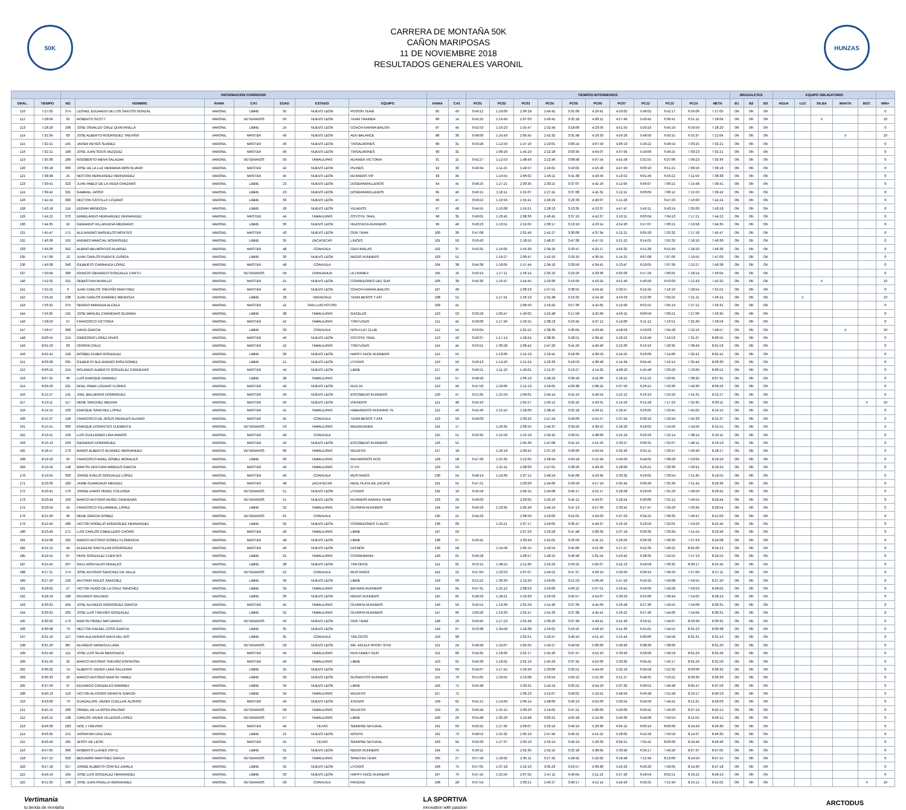50K
CARRERA DE MONTAÑA 50K
CAÑON MARIPOSAS
11 DE NOVIEMBRE 2018
RESULTADOS GENERALES VARONIL
HUNZAS
| | | INFORMACION CORREDOR | | | | | | | | | TIEMPOS INTERMEDIOS | | | | | | | | | | | BRAZALETES | | | EQUIPO OBLIGATORIO | | | | | |
| --- | --- | --- | --- | --- | --- | --- | --- | --- | --- | --- | --- | --- | --- | --- | --- | --- | --- | --- | --- | --- | --- | --- | --- | --- | --- | --- | --- | --- | --- | --- |
| GRAL. | TIEMPO | NO | NOMBRE | RAMA | CAT. | EDAD | ESTADO | EQUIPO | RAMA | CAT. | PC01 | PC02 | PC03 | PC04 | PC05 | PC06 | PC07 | PC12 | PC13 | PC14 | META | B1 | B2 | B3 | AGUA | LUZ | SILBA | MANTA | BOT. | MIN+ |
| 110 | 7:27:05 | 374 | LEONEL EDUARDO DE LOS SANTOS GONZÁL | VARONIL | LIBRE | 35 | NUEVO LEÓN | POISON TEAM | 85 | 43 | 0:49:12 | 1:24:03 | 2:06:18 | 2:44:41 | 3:31:06 | 4:29:41 | 4:59:02 | 5:46:02 | 6:42:17 | 6:56:06 | 7:27:05 | OK | OK | OK | | | | | | 0 |
| 112 | 7:28:04 | 62 | ROBERTO SCOTT | VARONIL | VETERANOS | 50 | NUEVO LEÓN | TEAM TRAINER | 86 | 14 | 0:45:25 | 1:19:49 | 2:07:03 | 2:43:41 | 3:32:18 | 4:30:11 | 4:57:46 | 5:43:42 | 6:36:41 | 6:51:11 | 7:18:04 | OK | OK | OK | | | X | | | 10 |
| 113 | 7:28:20 | 208 | JOSE OSVALDO CRUZ QUINTANILLA | VARONIL | LIBRE | 24 | NUEVO LEÓN | COACH KARINA BAILON | 87 | 44 | 0:42:53 | 1:16:23 | 1:55:47 | 2:32:44 | 3:18:06 | 4:23:56 | 4:51:55 | 5:50:19 | 6:45:24 | 6:59:59 | 7:28:20 | OK | OK | OK | | | | | | 0 |
| 114 | 7:31:04 | 83 | JOSE ALBERTO RODRIGUEZ TREVIÑO | VARONIL | MASTER | 46 | NUEVO LEÓN | AEN BALANCE | 88 | 30 | 0:48:00 | 1:24:43 | 2:05:45 | 2:42:32 | 3:31:48 | 4:29:33 | 4:59:26 | 5:48:50 | 6:43:15 | 6:55:37 | 7:21:04 | OK | OK | OK | | | | X | | 10 |
| 115 | 7:32:21 | 165 | JAVIER REYES SUAREZ | VARONIL | MASTER | 46 | NUEVO LEÓN | TRISALMONES | 89 | 31 | 0:43:28 | 1:12:50 | 1:47:16 | 2:23:01 | 3:00:24 | 4:07:50 | 4:36:13 | 5:43:22 | 6:46:54 | 7:03:25 | 7:32:21 | OK | OK | OK | | | | | | 0 |
| 116 | 7:32:21 | 189 | JOSE JUAN SOUS VAZQUEZ | VARONIL | MASTER | 40 | NUEVO LEÓN | TRISALMONES | 90 | 32 | | 1:08:16 | 1:45:29 | 2:22:28 | 3:03:34 | 4:04:07 | 4:37:04 | 5:43:06 | 6:49:25 | 7:03:23 | 7:32:21 | OK | OK | OK | | | | | | 0 |
| 119 | 7:35:36 | 289 | RIGOBERTO MENA SALAZAR | VARONIL | VETERANOS | 50 | TAMAULIPAS | RUNNER VICTORIA | 91 | 15 | 0:42:27 | 1:12:53 | 1:48:40 | 2:22:46 | 3:08:48 | 4:07:54 | 4:41:58 | 5:31:55 | 6:37:06 | 7:09:23 | 7:35:36 | OK | OK | OK | | | | | | 0 |
| 120 | 7:36:18 | 366 | JOSE DE LA LUZ HERRERA MONTEJANO | VARONIL | MASTER | 42 | NUEVO LEÓN | PILINES | 92 | 33 | 0:40:34 | 1:11:25 | 1:49:57 | 2:24:01 | 3:10:01 | 4:16:28 | 4:47:50 | 6:00:10 | 6:51:21 | 7:06:56 | 7:36:18 | OK | OK | OK | | | | | | 0 |
| 121 | 7:38:38 | 25 | NESTOR HERNANDEZ HERNANDEZ | VARONIL | MASTER | 45 | NUEVO LEÓN | RUNNERS VIP | 93 | 34 | | 1:24:55 | 2:06:02 | 2:46:11 | 3:41:38 | 4:43:56 | 5:13:52 | 6:01:49 | 6:56:22 | 7:11:59 | 7:38:38 | OK | OK | OK | | | | | | 0 |
| 123 | 7:39:41 | 323 | JUAN PABLO DE LA VEGA CHÁZARO | VARONIL | LIBRE | 23 | NUEVO LEÓN | DOGEPARRILLEROS | 94 | 45 | 0:48:25 | 1:27:21 | 2:03:35 | 2:33:21 | 3:37:07 | 4:41:16 | 5:12:04 | 6:06:07 | 7:00:22 | 7:15:48 | 7:39:41 | OK | OK | OK | | | | | | 0 |
| 124 | 7:39:42 | 325 | GABRIEL JASSO | VARONIL | LIBRE | 23 | NUEVO LEÓN | DOGEPARRILLEROS | 95 | 46 | 0:46:15 | 1:18:11 | 1:55:07 | 2:27:41 | 3:37:08 | 4:41:31 | 5:12:11 | 6:06:09 | 7:00:12 | 7:15:53 | 7:39:42 | OK | OK | OK | | | | | | 0 |
| 126 | 7:42:24 | 383 | HECTOR CASTILLO LOZANO | VARONIL | LIBRE | 39 | NUEVO LEÓN | | 96 | 47 | 0:58:22 | 1:10:59 | 1:55:41 | 2:46:29 | 3:26:33 | 4:40:07 | 5:11:28 | | 6:47:29 | 7:16:00 | 7:42:24 | OK | OK | OK | | | | | | 0 |
| 128 | 7:43:18 | 114 | EDGAR MENDOZA | VARONIL | LIBRE | 28 | NUEVO LEÓN | XILIADOS | 97 | 48 | 0:44:55 | 1:16:08 | 1:55:51 | 2:28:13 | 3:13:35 | 4:13:37 | 4:47:47 | 5:45:11 | 6:43:24 | 7:02:00 | 7:43:18 | OK | OK | OK | | | | | | 0 |
| 129 | 7:44:22 | 370 | ERMELANDO HERNANDEZ FERNANDEZ | VARONIL | MASTER | 44 | TAMAULIPAS | COYOTE TRAIL | 98 | 35 | 0:49:01 | 1:26:45 | 2:08:36 | 2:46:45 | 3:37:19 | 4:42:37 | 5:16:11 | 6:06:04 | 7:04:13 | 7:17:21 | 7:44:22 | OK | OK | OK | | | | | | 0 |
| 130 | 7:44:35 | 92 | GERARDO VILLANUEVA MEDRANO | VARONIL | LIBRE | 30 | NUEVO LEÓN | HUASTECA RUNNERS | 99 | 49 | 0:43:23 | 1:13:51 | 1:52:02 | 2:30:17 | 3:13:19 | 4:23:14 | 4:54:20 | 5:57:07 | 7:00:21 | 7:19:58 | 7:44:35 | OK | OK | OK | | | | | | 0 |
| 131 | 7:45:47 | 171 | ALEJANDRO BAÑUELOS MONTES | VARONIL | MASTER | 43 | NUEVO LEÓN | ODR TEAM | 100 | 36 | 0:47:08 | | 2:01:49 | 2:41:27 | 3:30:08 | 4:37:34 | 5:12:21 | 6:05:20 | 7:02:32 | 7:17:18 | 7:45:47 | OK | OK | OK | | | | | | 0 |
| 132 | 7:46:36 | 162 | ANDRÉS MARCIAL RODRÍGUEZ | VARONIL | LIBRE | 35 | ZACATECAS | LINCES | 101 | 50 | 0:56:43 | | 2:18:55 | 2:48:37 | 3:47:30 | 4:47:51 | 5:21:22 | 6:14:01 | 7:02:32 | 7:18:16 | 7:46:36 | OK | OK | OK | | | | | | 0 |
| 133 | 7:46:36 | 352 | ALBINO BELMONTES ALVAREZ | VARONIL | MASTER | 48 | COAHUILA | CENTINELAS | 102 | 37 | 0:43:31 | 1:16:05 | 1:55:39 | 2:34:20 | 3:20:47 | 4:25:17 | 4:56:32 | 5:51:39 | 6:52:49 | 7:18:20 | 7:46:36 | OK | OK | OK | | | | | | 0 |
| 135 | 7:47:09 | 13 | JUAN CARLOS PUENTE ZUÑIGA | VARONIL | LIBRE | 30 | NUEVO LEÓN | REGIO RUNNERS | 103 | 51 | | 1:19:27 | 2:00:47 | 2:42:10 | 3:29:16 | 4:36:55 | 5:14:31 | 6:07:08 | 7:07:06 | 7:19:55 | 7:47:09 | OK | OK | OK | | | | | | 0 |
| 136 | 7:49:38 | 340 | GILBERTO CARRANZA LÓPEZ | VARONIL | MASTER | 48 | COAHUILA | | 104 | 38 | 0:44:38 | 1:18:05 | 1:57:44 | 2:34:16 | 3:33:56 | 4:34:41 | 5:13:47 | 6:10:05 | 7:07:39 | 7:22:27 | 7:49:38 | OK | OK | OK | | | | | | 0 |
| 137 | 7:50:04 | 390 | IGNACIO GERARDO GONZALEZ CANTU | VARONIL | VETERANOS | 58 | CHIHUAHUA | ULTRAMEX | 105 | 16 | 0:43:19 | 1:17:11 | 1:56:14 | 2:35:10 | 3:29:26 | 4:33:36 | 5:05:03 | 5:57:29 | 7:00:01 | 7:18:14 | 7:50:04 | OK | OK | OK | | | | | | 0 |
| 140 | 7:52:32 | 311 | SEBASTIAN MURILLO | VARONIL | MASTER | 41 | NUEVO LEÓN | CORREDORES DEL SUR | 106 | 39 | 0:45:30 | 1:16:47 | 1:54:45 | 2:29:36 | 3:16:09 | 4:16:24 | 4:51:46 | 5:46:50 | 6:53:03 | 7:12:43 | 7:42:32 | OK | OK | OK | | | X | | | 10 |
| 141 | 7:55:52 | 9 | JUAN CARLOS TREVIÑO MARTINEZ | VARONIL | MASTER | 45 | NUEVO LEÓN | COACH KARINA BAILON | 107 | 40 | | | 2:06:53 | 2:47:51 | 3:38:55 | 4:59:42 | 5:33:57 | 6:22:45 | 7:16:16 | 7:28:54 | 7:55:52 | OK | OK | OK | | | | | | 0 |
| 142 | 7:56:24 | 238 | JUAN CARLOS RAMÍREZ MENDOZA | VARONIL | LIBRE | 28 | VERACRUZ | TEAM BESOS Y ASÍ | 108 | 52 | | 1:17:41 | 1:56:13 | 2:31:48 | 3:19:32 | 4:24:18 | 4:59:53 | 5:52:36 | 7:04:25 | 7:21:11 | 7:46:24 | OK | OK | OK | | X | | | | 10 |
| 143 | 7:56:31 | 375 | SERGIO MIRANDA ALCALA | VARONIL | MASTER | 41 | SAN LUIS POTOSI | | 109 | 41 | | | 2:06:56 | 2:53:42 | 3:57:36 | 4:42:05 | 5:14:50 | 6:01:55 | 7:05:19 | 7:27:12 | 7:56:31 | OK | OK | OK | | | | | | 0 |
| 144 | 7:56:35 | 192 | JOSE MANUEL CÁRDENAS GUZMÁN | VARONIL | LIBRE | 38 | TAMAULIPAS | GACELAS | 110 | 53 | 0:39:29 | 1:09:47 | 1:49:02 | 2:25:48 | 3:17:58 | 4:25:09 | 4:56:15 | 6:00:50 | 7:09:21 | 7:27:06 | 7:56:35 | OK | OK | OK | | | | | | 0 |
| 146 | 7:58:56 | 57 | FRANCISCO VICTORIA | VARONIL | MASTER | 41 | TAMAULIPAS | TORTUGAS | 111 | 42 | 0:43:00 | 1:17:46 | 1:59:15 | 2:38:13 | 3:29:45 | 4:37:12 | 5:14:06 | 6:11:12 | 7:16:51 | 7:31:39 | 7:58:56 | OK | OK | OK | | | | | | 0 |
| 147 | 7:58:57 | 368 | DAVID GARCIA | VARONIL | LIBRE | 33 | COAHUILA | NON FLAT CLUB | 112 | 54 | 0:50:04 | | 2:01:52 | 2:38:39 | 3:30:04 | 4:29:49 | 4:58:53 | 5:50:03 | 7:04:28 | 7:22:16 | 7:48:57 | OK | OK | OK | | | | X | | 10 |
| 148 | 8:00:55 | 214 | GREGORIO LOPEZ RIVAS | VARONIL | MASTER | 46 | NUEVO LEÓN | COYOTE TRAIL | 113 | 43 | 0:43:37 | 1:17:14 | 1:58:24 | 2:38:35 | 3:28:51 | 4:39:42 | 5:20:52 | 6:16:49 | 7:16:53 | 7:31:37 | 8:00:55 | OK | OK | OK | | | | | | 0 |
| 149 | 8:01:53 | 63 | CRISPIN CRUZ | VARONIL | MASTER | 42 | TAMAULIPAS | TORTUGAS | 114 | 44 | 0:56:51 | 1:30:28 | 2:08:42 | 2:47:20 | 3:41:26 | 4:46:40 | 5:22:06 | 6:16:16 | 7:20:35 | 7:36:49 | 8:01:53 | OK | OK | OK | | | | | | 0 |
| 150 | 8:02:41 | 249 | ROSBEL RUBIO GONZALEZ | VARONIL | LIBRE | 36 | NUEVO LEÓN | HAPPY FACE RUNNERS | 115 | 55 | | 1:13:06 | 1:51:13 | 2:29:41 | 3:18:39 | 4:30:53 | 5:24:55 | 6:20:09 | 7:14:06 | 7:32:41 | 8:02:41 | OK | OK | OK | | | | | | 0 |
| 151 | 8:03:30 | 335 | GILBERTO ALEJANDRO IPIÑA GOMEZ | VARONIL | LIBRE | 21 | NUEVO LEÓN | LYCANS | 116 | 56 | 0:43:13 | 1:14:26 | 1:51:24 | 2:26:33 | 3:18:53 | 4:30:48 | 5:14:34 | 6:04:45 | 7:16:14 | 7:32:44 | 8:03:30 | OK | OK | OK | | | | | | 0 |
| 152 | 8:06:52 | 224 | ROLANDO ALBERTO GONZÁLEZ CÁRDENAS | VARONIL | MASTER | 44 | NUEVO LEÓN | LIBRE | 117 | 45 | 0:40:21 | 1:11:10 | 1:49:01 | 2:21:37 | 3:13:27 | 4:14:32 | 4:48:10 | 5:45:48 | 7:03:20 | 7:23:09 | 8:06:52 | OK | OK | OK | | | | | | 0 |
| 153 | 8:07:31 | 96 | LUIS ENRIQUE RAMIREZ | VARONIL | LIBRE | 38 | TAMAULIPAS | | 118 | 57 | 0:48:43 | | 2:06:13 | 2:48:29 | 3:39:43 | 4:41:06 | 5:18:22 | 6:12:22 | 7:20:05 | 7:38:32 | 8:07:31 | OK | OK | OK | | | | | | 0 |
| 154 | 8:09:26 | 291 | RDEL OMAR LOZANO FLORES | VARONIL | MASTER | 40 | NUEVO LEÓN | RUN 24 | 119 | 46 | 0:47:50 | 1:29:06 | 2:12:13 | 2:59:05 | 4:06:38 | 5:08:24 | 5:37:50 | 6:26:15 | 7:26:30 | 7:40:36 | 8:09:26 | OK | OK | OK | | | | | | 0 |
| 156 | 8:12:27 | 141 | JOEL BALDERAS DOMINGUEZ | VARONIL | MASTER | 49 | NUEVO LEÓN | ESCOBEDO RUNNERS | 120 | 47 | 0:51:35 | 1:25:59 | 2:09:01 | 2:44:14 | 3:41:19 | 4:46:54 | 5:22:12 | 6:16:19 | 7:25:29 | 7:41:31 | 8:12:27 | OK | OK | OK | | | | | | 0 |
| 157 | 8:13:11 | 117 | RENE SANCHEZ MEDINA | VARONIL | MASTER | 46 | NUEVO LEÓN | VIKINGOS | 121 | 48 | 0:44:10 | | 2:02:57 | 2:40:12 | 3:32:42 | 4:43:01 | 5:14:56 | 6:12:28 | 7:17:23 | 7:32:35 | 8:03:11 | OK | OK | OK | | | | | X | 10 |
| 159 | 8:14:15 | 103 | ENRIQUE SÁNCHEZ LOPEZ | VARONIL | MASTER | 41 | TAMAULIPAS | HABANEROS RUNNING TE | 122 | 49 | 0:42:46 | 1:15:42 | 1:58:00 | 2:38:42 | 3:31:18 | 4:39:11 | 5:20:47 | 6:26:05 | 7:29:45 | 7:45:02 | 8:14:15 | OK | OK | OK | | | | | | 0 |
| 160 | 8:15:37 | 140 | FRANCISCO DE JESUS PERALES ALFARO | VARONIL | MASTER | 45 | COAHUILA | TEAM BESOS Y ASI! | 123 | 50 | 0:49:03 | | 2:09:26 | 2:47:24 | 3:49:09 | 4:55:57 | 5:37:24 | 6:30:10 | 7:29:49 | 7:45:33 | 8:15:37 | OK | OK | OK | | | | | | 0 |
| 161 | 8:15:51 | 360 | ENRIQUE DORANTES CLEMENTE | VARONIL | VETERANOS | 53 | TAMAULIPAS | MAIZRUNNER | 124 | 17 | | 1:26:35 | 2:06:55 | 2:44:37 | 3:34:29 | 4:39:52 | 5:18:20 | 6:18:02 | 7:24:50 | 7:44:56 | 8:15:51 | OK | OK | OK | | | | | | 0 |
| 162 | 8:16:11 | 193 | LUIS GUILLERMO LIRA RAMOS | VARONIL | MASTER | 40 | COAHUILA | | 125 | 51 | 0:43:35 | 1:15:50 | 1:55:10 | 2:34:42 | 3:33:55 | 4:38:00 | 5:24:19 | 6:20:26 | 7:22:14 | 7:38:14 | 8:16:11 | OK | OK | OK | | | | | | 0 |
| 163 | 8:16:13 | 293 | GERARDO DOMINGUEZ | VARONIL | MASTER | 43 | NUEVO LEÓN | ESCOBEDO RUNNERS | 126 | 52 | | | 2:05:36 | 2:47:08 | 3:41:19 | 4:51:56 | 5:33:27 | 6:30:31 | 7:32:07 | 7:48:11 | 8:16:13 | OK | OK | OK | | | | | | 0 |
| 165 | 8:18:17 | 273 | MARIO ALBERTO ÁLVAREZ HERNÁNDEZ | VARONIL | VETERANOS | 60 | TAMAULIPAS | WILDFOX | 127 | 18 | | 1:20:18 | 2:00:41 | 2:37:23 | 3:40:00 | 4:50:54 | 5:32:46 | 6:31:11 | 7:33:47 | 7:46:40 | 8:18:17 | OK | OK | OK | | | | | | 0 |
| 168 | 8:19:10 | 65 | FRANCISCO ARIEL GÓMEZ MORALES | VARONIL | LIBRE | 36 | TAMAULIPAS | MATAMOROS RCG | 128 | 58 | 0:47:33 | 1:25:35 | 2:12:05 | 2:58:44 | 4:04:18 | 5:15:49 | 5:49:50 | 6:44:02 | 7:38:28 | 7:53:04 | 8:19:10 | OK | OK | OK | | | | | | 0 |
| 169 | 8:19:24 | 148 | MARTIN VENTURA MIRELES GARCIA | VARONIL | MASTER | 46 | TAMAULIPAS | O.V.P. | 129 | 53 | | 1:25:11 | 2:08:03 | 2:47:01 | 3:38:26 | 4:49:26 | 5:28:09 | 6:26:21 | 7:33:36 | 7:50:41 | 8:19:24 | OK | OK | OK | | | | | | 0 |
| 170 | 8:19:55 | 339 | JORGE EVELIO GONZÁLEZ LÓPEZ | VARONIL | MASTER | 46 | COAHUILA | MUSTANGS | 130 | 54 | 0:48:19 | 1:24:39 | 2:07:12 | 2:48:24 | 3:45:08 | 4:53:34 | 5:33:32 | 6:29:01 | 7:33:54 | 7:51:35 | 8:19:55 | OK | OK | OK | | | | | | 0 |
| 171 | 8:20:36 | 183 | JAIME GUARDADO MENDEZ | VARONIL | MASTER | 48 | ZACATECAS | REAL PLATA DE ZACATE | 131 | 55 | 0:47:21 | | 2:03:03 | 2:44:00 | 3:43:43 | 4:57:19 | 5:35:44 | 6:30:46 | 7:35:39 | 7:51:44 | 8:20:36 | OK | OK | OK | | | | | | 0 |
| 172 | 8:20:41 | 176 | JORGE DARIO PEREZ COLUNGA | VARONIL | VETERANOS | 51 | NUEVO LEÓN | LYCANS | 132 | 19 | 0:45:58 | | 2:04:15 | 2:44:08 | 3:45:17 | 4:52:17 | 5:28:58 | 6:29:56 | 7:31:20 | 7:49:50 | 8:20:41 | OK | OK | OK | | | | | | 0 |
| 173 | 8:20:44 | 163 | MARCO ANTONIO MUÑIZ CÁRDENAS | VARONIL | VETERANOS | 51 | NUEVO LEÓN | RUNNERS KARINA TEAM | 133 | 20 | 0:46:03 | | 2:03:02 | 2:43:16 | 3:45:12 | 4:50:07 | 5:28:54 | 6:30:00 | 7:31:12 | 7:49:54 | 8:20:44 | OK | OK | OK | | | | | | 0 |
| 174 | 8:20:54 | 45 | FRANCISCO VILLARREAL LÓPEZ | VARONIL | LIBRE | 32 | TAMAULIPAS | OLYMPIA RUNNERS | 134 | 59 | 0:46:29 | 1:23:35 | 2:05:40 | 2:44:19 | 3:47:13 | 4:57:33 | 5:33:42 | 6:27:47 | 7:34:20 | 7:50:34 | 8:20:54 | OK | OK | OK | | | | | | 0 |
| 176 | 8:21:09 | 30 | RENE GARCIA GOMEZ | VARONIL | VETERANOS | 61 | COAHUILA | | 135 | 21 | 0:44:29 | | 2:08:50 | 2:53:06 | 3:52:01 | 4:59:03 | 5:37:29 | 6:34:25 | 7:30:35 | 7:46:47 | 8:21:09 | OK | OK | OK | | | | | | 0 |
| 179 | 8:22:45 | 280 | VICTOR ROGELIO RODRIGUEZ HERNANDEZ | VARONIL | LIBRE | 32 | NUEVO LEÓN | CORREDORES TLÁLOC | 136 | 60 | | 1:25:21 | 2:07:17 | 2:50:05 | 3:39:47 | 4:49:37 | 5:26:16 | 6:23:56 | 7:32:01 | 7:53:26 | 8:22:45 | OK | OK | OK | | | | | | 0 |
| 180 | 8:23:46 | 271 | LUIS CARLOS CABALLERO CHONG | VARONIL | MASTER | 40 | TAMAULIPAS | LIBRE | 137 | 56 | | | 2:07:29 | 2:53:28 | 3:47:48 | 5:00:39 | 5:37:19 | 6:30:35 | 7:33:34 | 7:51:54 | 8:23:46 | OK | OK | OK | | | | | | 0 |
| 181 | 8:24:08 | 202 | MARCO ANTONIO GÓMEZ FLORENCIA | VARONIL | MASTER | 48 | NUEVO LEÓN | LIBRE | 138 | 57 | 0:46:41 | | 2:03:49 | 2:42:01 | 3:26:59 | 4:41:12 | 5:26:56 | 6:36:33 | 7:40:35 | 7:57:43 | 8:24:08 | OK | OK | OK | | | | | | 0 |
| 182 | 8:24:12 | 49 | ELEAZAR SANTILLAN RODRIGUEZ | VARONIL | MASTER | 46 | NUEVO LEÓN | FATMON | 139 | 58 | | 1:24:58 | 2:05:15 | 2:43:54 | 3:45:06 | 4:51:06 | 5:27:57 | 6:42:35 | 7:40:25 | 8:01:06 | 8:24:12 | OK | OK | OK | | | | | | 0 |
| 185 | 8:24:52 | 87 | PEPE GONZALEZ FUENTES | VARONIL | LIBRE | 31 | TAMAULIPAS | CORREMANIA | 140 | 61 | 0:46:28 | | 2:06:57 | 2:48:15 | 3:46:40 | 5:01:54 | 5:43:42 | 6:38:35 | 7:42:55 | 7:57:13 | 8:24:52 | OK | OK | OK | | | | | | 0 |
| 187 | 8:25:45 | 267 | SAUL MONTALVO PERALES | VARONIL | LIBRE | 38 | NUEVO LEÓN | TRIFORCE | 141 | 62 | 0:53:15 | 1:38:52 | 2:11:30 | 2:59:29 | 3:50:25 | 5:02:07 | 5:42:13 | 6:43:58 | 7:30:35 | 8:00:17 | 8:25:45 | OK | OK | OK | | | | | | 0 |
| 188 | 8:27:11 | 274 | JOSE ANTONIO SANCHEZ DE VALLE | VARONIL | VETERANOS | 52 | COAHUILA | MUSTANGS | 142 | 22 | 0:47:04 | 1:23:53 | 2:07:07 | 2:49:52 | 3:47:37 | 4:56:19 | 5:33:50 | 6:30:16 | 7:39:29 | 7:57:09 | 8:27:11 | OK | OK | OK | | | | | | 0 |
| 189 | 8:27:20 | 226 | ANTONIO AVILES SANCHEZ | VARONIL | LIBRE | 39 | NUEVO LEÓN | LIBRE | 143 | 63 | 0:52:22 | 1:30:33 | 2:13:20 | 2:56:05 | 3:51:53 | 5:06:56 | 5:47:29 | 6:43:32 | 7:43:08 | 7:59:55 | 8:27:20 | OK | OK | OK | | | | | | 0 |
| 191 | 8:28:02 | 27 | VICTOR HUGO DE LA CRUZ SÁNCHEZ | VARONIL | LIBRE | 34 | TAMAULIPAS | BATMAN RUNNERS | 144 | 64 | 0:47:31 | 1:25:12 | 2:08:53 | 2:50:00 | 4:00:22 | 5:07:51 | 5:50:41 | 6:46:09 | 7:43:28 | 7:59:53 | 8:28:02 | OK | OK | OK | | | | | | 0 |
| 192 | 8:28:19 | 180 | RICARDO GALINDO | VARONIL | LIBRE | 36 | NUEVO LEÓN | REGIO RUNNERS | 145 | 65 | 0:48:29 | 1:28:21 | 2:10:33 | 2:50:59 | 3:45:57 | 4:54:07 | 5:33:29 | 6:25:00 | 7:36:44 | 7:54:02 | 8:28:19 | OK | OK | OK | | | | | | 0 |
| 193 | 8:30:31 | 204 | JOSE ALFREDO RODRÍGUEZ GARCÍA | VARONIL | MASTER | 45 | TAMAULIPAS | OLYMPIA RUNNERS | 146 | 59 | 0:45:52 | 1:19:30 | 2:01:59 | 2:41:40 | 3:37:39 | 4:45:09 | 5:26:28 | 6:27:36 | 7:43:55 | 7:59:08 | 8:30:31 | OK | OK | OK | | | | | | 0 |
| 194 | 8:30:31 | 205 | JOSE LUIS TREVIÑO GONZÁLEZ | VARONIL | LIBRE | 32 | TAMAULIPAS | OLYMPIA RUNNERS | 147 | 66 | 2:09:20 | 1:19:33 | 2:01:47 | 2:41:33 | 3:37:38 | 4:45:41 | 5:26:22 | 6:27:40 | 7:44:06 | 7:59:04 | 8:30:31 | OK | OK | OK | | | | | | 0 |
| 195 | 8:30:32 | 173 | MARTIN PÉREZ MATURANO | VARONIL | VETERANOS | 56 | NUEVO LEÓN | ODR TEAM | 148 | 23 | 0:43:45 | 1:17:23 | 2:01:48 | 2:39:26 | 3:37:39 | 4:49:41 | 5:41:49 | 6:50:11 | 7:44:07 | 8:50:39 | 8:30:32 | OK | OK | OK | | | | | | 0 |
| 196 | 8:30:38 | 73 | HECTOR RAFAEL COSS GARCIA | VARONIL | LIBRE | 35 | NUEVO LEÓN | | 149 | 67 | 0:53:38 | 1:34:58 | 2:18:38 | 2:59:02 | 3:56:25 | 4:58:10 | 5:41:33 | 6:41:01 | 7:44:52 | 8:01:23 | 8:30:38 | OK | OK | OK | | | | | | 0 |
| 197 | 8:31:19 | 127 | IVAN ALEJANDRO MATA DEL RIO | VARONIL | LIBRE | 35 | COAHUILA | TRILOCOS | 150 | 68 | | | 2:02:51 | 2:43:47 | 3:40:16 | 4:51:19 | 5:25:44 | 6:30:06 | 7:44:58 | 8:01:31 | 8:31:19 | OK | OK | OK | | | | | | 0 |
| 198 | 8:31:20 | 387 | ALFREDO ARREOLA LARA | VARONIL | VETERANOS | 58 | NUEVO LEÓN | MR. AGUILA SPORT GYM | 151 | 24 | 0:48:40 | 1:24:07 | 2:05:02 | 2:49:27 | 3:49:59 | 5:06:00 | 5:39:46 | 6:38:39 | 7:38:06 | | 8:31:20 | OK | OK | OK | | | | | | 0 |
| 199 | 8:31:49 | 111 | JOSE LUIS SILVA MENCHACA | VARONIL | MASTER | 49 | TAMAULIPAS | RUN FAMILY RUN | 152 | 60 | 0:44:35 | 1:18:00 | 2:01:17 | 2:45:46 | 3:37:47 | 4:52:10 | 5:33:43 | 6:33:06 | 7:46:53 | 8:01:29 | 8:31:49 | OK | OK | OK | | | | | | 0 |
| 200 | 8:31:50 | 32 | MARCO ANTONIO TREVIÑO ESPINOSA | VARONIL | MASTER | 46 | TAMAULIPAS | LIBRE | 153 | 61 | 0:44:33 | 1:18:02 | 2:01:16 | 2:45:29 | 3:37:45 | 4:52:00 | 5:33:35 | 6:34:42 | 7:45:17 | 8:01:26 | 8:31:50 | OK | OK | OK | | | | | | 0 |
| 202 | 8:36:32 | 74 | ALBERTO JAVIER LARA SALDIVAR | VARONIL | LIBRE | 35 | NUEVO LEÓN | | 154 | 69 | 0:44:07 | 1:17:42 | 1:56:49 | 2:33:06 | 3:32:51 | 4:44:50 | 5:32:19 | 6:34:58 | 7:52:32 | 8:03:00 | 8:36:32 | OK | OK | OK | | | | | | 0 |
| 203 | 8:36:33 | 20 | MARCO ANTONIO MARTIN TAMEZ | VARONIL | LIBRE | 39 | NUEVO LEÓN | GUSANITOS RUNNERS | 155 | 70 | 0:51:05 | 1:29:55 | 2:13:08 | 2:56:54 | 4:02:22 | 5:15:20 | 5:51:27 | 6:48:31 | 7:53:22 | 8:09:39 | 8:36:33 | OK | OK | OK | | | | | | 0 |
| 205 | 8:37:56 | 37 | EDUARDO CANIZALES RAMIREZ | VARONIL | LIBRE | 34 | NUEVO LEÓN | LIBRE | 156 | 71 | 0:45:48 | | 2:03:31 | 2:42:24 | 3:35:52 | 4:54:29 | 5:37:32 | 6:36:52 | 7:46:48 | 8:05:47 | 8:37:56 | OK | OK | OK | | | | | | 0 |
| 208 | 8:40:13 | 110 | VICTOR ALFONSO INFANTE GARCÍA | VARONIL | LIBRE | 34 | TAMAULIPAS | WILDFOX | 157 | 72 | | | 2:06:23 | 2:52:07 | 3:43:02 | 5:10:41 | 5:48:56 | 6:46:48 | 7:52:48 | 8:10:17 | 8:40:13 | OK | OK | OK | | | | | | 0 |
| 210 | 8:43:03 | 79 | GUADALUPE JAVIER CUELLAR ALONSO | VARONIL | MASTER | 49 | NUEVO LEÓN | ATENAS | 158 | 62 | 0:41:15 | 1:14:04 | 2:06:14 | 2:48:09 | 3:46:13 | 4:55:03 | 5:33:54 | 6:44:56 | 7:44:41 | 8:11:31 | 8:43:03 | OK | OK | OK | | | | | | 0 |
| 211 | 8:45:12 | 200 | ISMAEL DE LA ROSA PALOMO | VARONIL | VETERANOS | 58 | TAMAULIPAS | WILDFOX | 159 | 25 | 0:46:49 | 1:25:15 | 2:09:20 | 2:54:05 | 3:47:21 | 5:00:03 | 5:40:09 | 6:40:41 | 7:43:20 | 8:07:19 | 8:45:12 | OK | OK | OK | | | | | | 0 |
| 212 | 8:46:12 | 138 | CARLOS JAVIER VILLEGAS LOPEZ | VARONIL | VETERANOS | 57 | TAMAULIPAS | LIBRE | 160 | 26 | 0:54:48 | 1:35:20 | 2:19:48 | 3:00:21 | 4:05:18 | 5:14:39 | 5:49:36 | 6:44:08 | 7:50:54 | 8:11:55 | 8:46:12 | OK | OK | OK | | | | | | 0 |
| 213 | 8:46:30 | 283 | NOE J TREVINO | VARONIL | MASTER | 46 | TEXAS | SIEMPRE NATURAL | 161 | 63 | 0:50:25 | 1:27:35 | 2:09:07 | 2:53:16 | 3:49:19 | 5:20:30 | 6:04:15 | 6:06:16 | 8:06:09 | 8:24:43 | 8:46:30 | OK | OK | OK | | | | | | 0 |
| 214 | 8:46:35 | 152 | JHONATAN DIAZ DIAZ | VARONIL | LIBRE | 22 | NUEVO LEÓN | RONYN | 162 | 73 | 0:48:52 | 1:25:32 | 2:05:16 | 2:47:46 | 3:46:21 | 4:51:22 | 5:28:05 | 6:42:43 | 7:50:59 | 8:14:37 | 8:46:35 | OK | OK | OK | | | | | | 0 |
| 215 | 8:46:46 | 285 | JESSY DE LEON | VARONIL | MASTER | 41 | TEXAS | SIEMPRE NATURAL | 163 | 64 | 0:50:33 | 1:27:37 | 2:09:10 | 2:53:14 | 3:49:19 | 5:20:33 | 6:04:21 | 7:04:41 | 8:06:00 | 8:24:46 | 8:46:46 | OK | OK | OK | | | | | | 0 |
| 216 | 8:47:05 | 396 | ROBERTO LLANES ORTIZ | VARONIL | LIBRE | 31 | NUEVO LEÓN | REGIO RUNNERS | 164 | 74 | 0:46:11 | | 2:02:35 | 2:42:15 | 3:32:18 | 4:38:04 | 5:33:40 | 6:34:17 | 7:49:20 | 8:07:37 | 8:47:05 | OK | OK | OK | | | | | | 0 |
| 218 | 8:47:15 | 358 | BENJAMÍN MARTÍNEZ GARZA | VARONIL | VETERANOS | 50 | TAMAULIPAS | SPARTAN TEAM | 165 | 27 | 0:57:43 | 1:43:02 | 2:35:11 | 3:27:42 | 4:28:42 | 5:42:02 | 6:18:48 | 7:15:34 | 8:13:09 | 8:24:59 | 8:47:15 | OK | OK | OK | | | | | | 0 |
| 220 | 8:47:18 | 317 | JORGE ALBERTO CORTEZ ZAVALA | VARONIL | LIBRE | 32 | NUEVO LEÓN | LYCANS | 166 | 75 | 0:57:05 | 1:37:18 | 2:16:16 | 3:35:23 | 3:53:57 | 5:09:30 | 5:45:29 | 6:40:20 | 7:49:05 | 8:14:30 | 8:47:18 | OK | OK | OK | | | | | | 0 |
| 222 | 8:49:19 | 104 | JOSE LUIS GONZALEZ HERNANDEZ | VARONIL | LIBRE | 33 | NUEVO LEÓN | HAPPY FACE RUNNERS | 167 | 76 | 0:47:42 | 1:25:56 | 2:07:02 | 2:47:11 | 3:46:04 | 5:11:13 | 5:57:26 | 6:58:59 | 8:02:51 | 8:19:22 | 8:49:19 | OK | OK | OK | | | | | | 0 |
| 225 | 8:51:02 | 168 | JOSE JUAN PADILLA HERNANDEZ | VARONIL | VETERANOS | 58 | COAHUILA | PACEIND | 168 | 28 | 0:47:54 | | 2:03:21 | 2:46:27 | 3:40:17 | 4:52:14 | 5:44:43 | 6:43:25 | 7:51:49 | 8:15:12 | 8:41:02 | OK | OK | OK | | | | | X | 10 |
Vertimania
tu tienda de montaña
LA SPORTIVA
innovation with passion
ARCTODUS